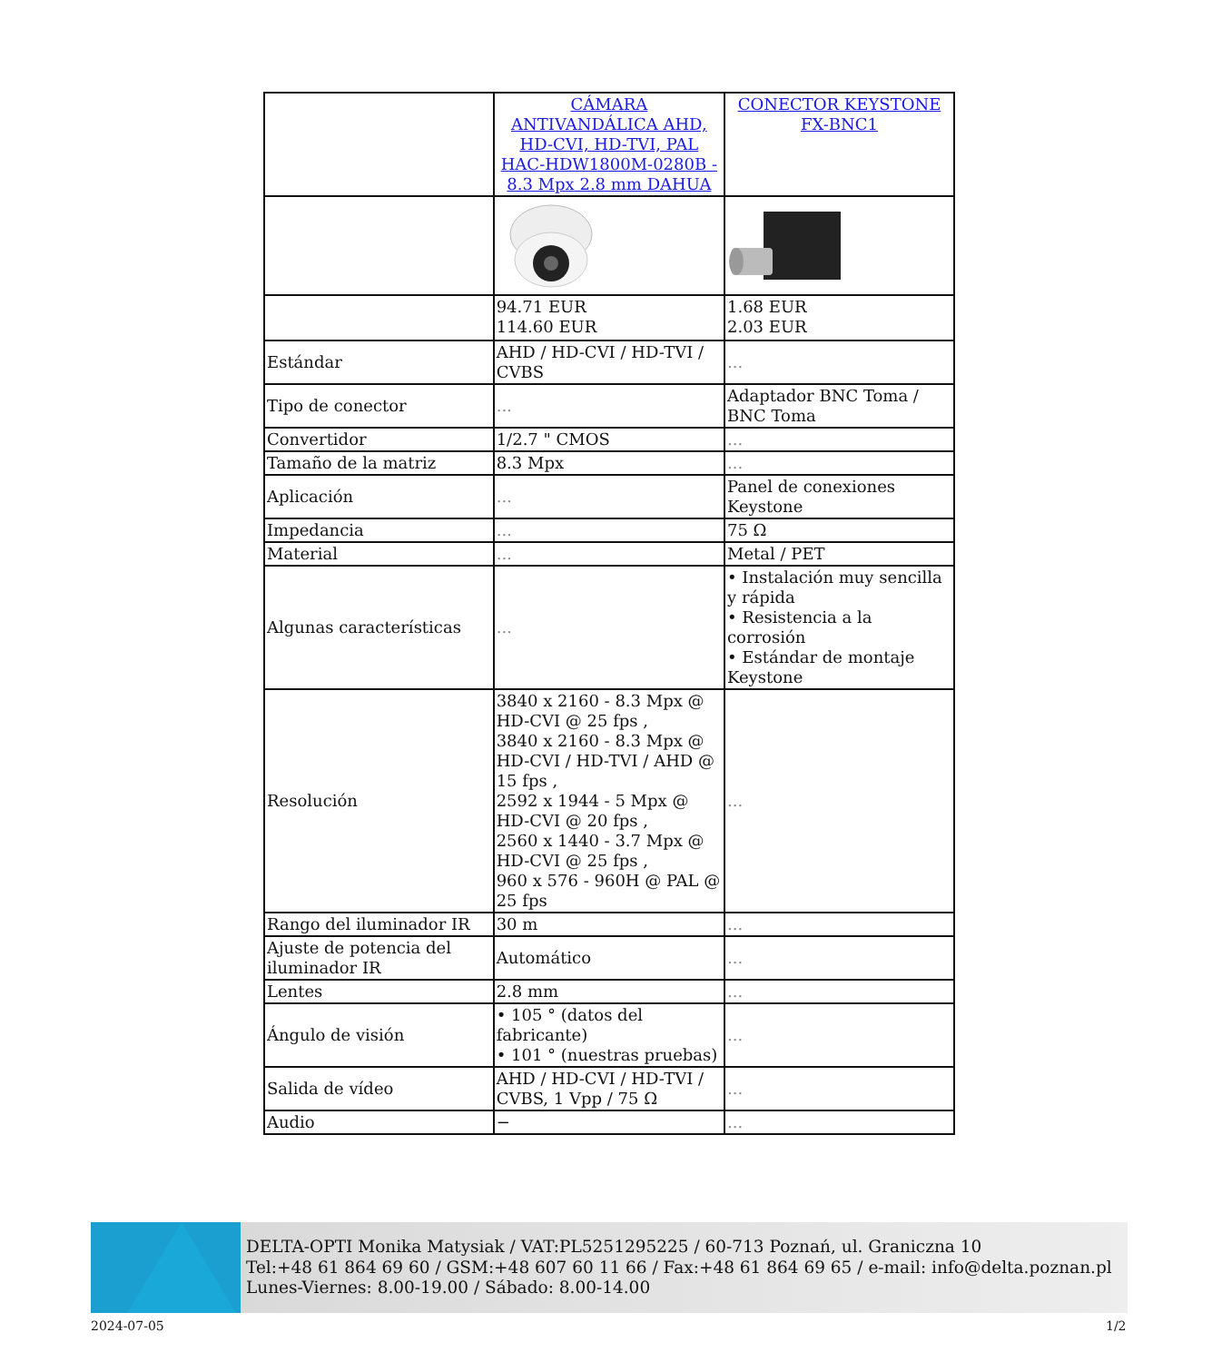| | CÁMARA ANTIVANDÁLICA AHD, HD-CVI, HD-TVI, PAL HAC-HDW1800M-0280B - 8.3 Mpx 2.8 mm DAHUA | CONECTOR KEYSTONE FX-BNC1 |
| | 94.71 EUR 114.60 EUR | 1.68 EUR 2.03 EUR |
| Estándar | AHD / HD-CVI / HD-TVI / CVBS | ... |
| Tipo de conector | ... | Adaptador BNC Toma / BNC Toma |
| Convertidor | 1/2.7 " CMOS | ... |
| Tamaño de la matriz | 8.3 Mpx | ... |
| Aplicación | ... | Panel de conexiones Keystone |
| Impedancia | ... | 75 Ω |
| Material | ... | Metal / PET |
| Algunas características | ... | • Instalación muy sencilla y rápida • Resistencia a la corrosión • Estándar de montaje Keystone |
| Resolución | 3840 x 2160 - 8.3 Mpx @ HD-CVI @ 25 fps , 3840 x 2160 - 8.3 Mpx @ HD-CVI / HD-TVI / AHD @ 15 fps , 2592 x 1944 - 5 Mpx @ HD-CVI @ 20 fps , 2560 x 1440 - 3.7 Mpx @ HD-CVI @ 25 fps , 960 x 576 - 960H @ PAL @ 25 fps | ... |
| Rango del iluminador IR | 30 m | ... |
| Ajuste de potencia del iluminador IR | Automático | ... |
| Lentes | 2.8 mm | ... |
| Ángulo de visión | • 105 ° (datos del fabricante) • 101 ° (nuestras pruebas) | ... |
| Salida de vídeo | AHD / HD-CVI / HD-TVI / CVBS, 1 Vpp / 75 Ω | ... |
| Audio | − | ... |
DELTA-OPTI Monika Matysiak / VAT:PL5251295225 / 60-713 Poznań, ul. Graniczna 10
Tel:+48 61 864 69 60 / GSM:+48 607 60 11 66 / Fax:+48 61 864 69 65 / e-mail: info@delta.poznan.pl
Lunes-Viernes: 8.00-19.00 / Sábado: 8.00-14.00
2024-07-05 1/2